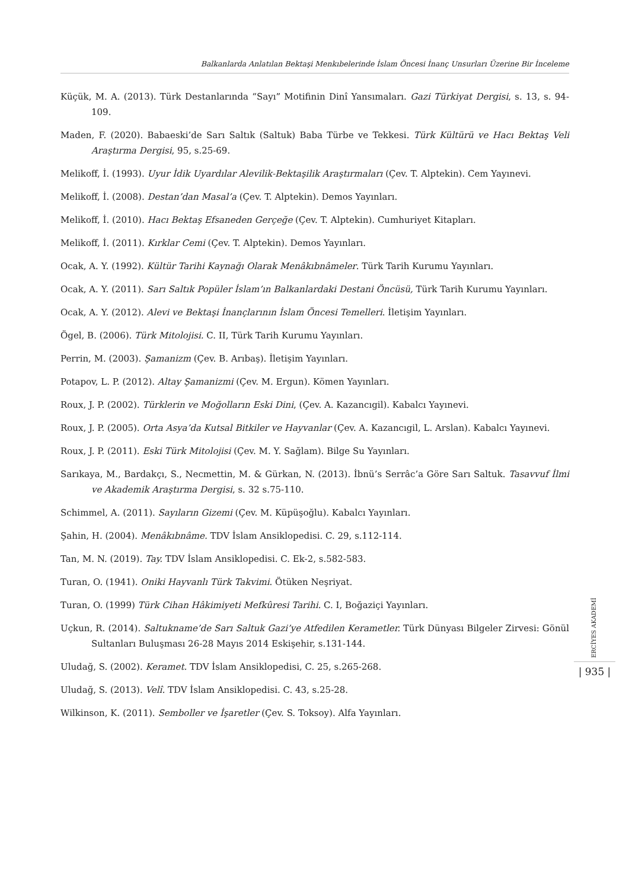Balkanlarda Anlatılan Bektaşi Menkıbelerinde İslam Öncesi İnanç Unsurları Üzerine Bir İnceleme
Küçük, M. A. (2013). Türk Destanlarında “Sayı” Motifinin Dinî Yansımaları. Gazi Türkiyat Dergisi, s. 13, s. 94-109.
Maden, F. (2020). Babaeski’de Sarı Saltık (Saltuk) Baba Türbe ve Tekkesi. Türk Kültürü ve Hacı Bektaş Veli Araştırma Dergisi, 95, s.25-69.
Melikoff, İ. (1993). Uyur İdik Uyardılar Alevilik-Bektaşilik Araştırmaları (Çev. T. Alptekin). Cem Yayınevi.
Melikoff, İ. (2008). Destan’dan Masal’a (Çev. T. Alptekin). Demos Yayınları.
Melikoff, İ. (2010). Hacı Bektaş Efsaneden Gerçeğe (Çev. T. Alptekin). Cumhuriyet Kitapları.
Melikoff, İ. (2011). Kırklar Cemi (Çev. T. Alptekin). Demos Yayınları.
Ocak, A. Y. (1992). Kültür Tarihi Kaynağı Olarak Menâkıbnâmeler. Türk Tarih Kurumu Yayınları.
Ocak, A. Y. (2011). Sarı Saltık Popüler İslam’ın Balkanlardaki Destani Öncüsü, Türk Tarih Kurumu Yayınları.
Ocak, A. Y. (2012). Alevi ve Bektaşi İnançlarının İslam Öncesi Temelleri. İletişim Yayınları.
Ögel, B. (2006). Türk Mitolojisi. C. II, Türk Tarih Kurumu Yayınları.
Perrin, M. (2003). Şamanizm (Çev. B. Arıbaş). İletişim Yayınları.
Potapov, L. P. (2012). Altay Şamanizmi (Çev. M. Ergun). Kömen Yayınları.
Roux, J. P. (2002). Türklerin ve Moğolların Eski Dini, (Çev. A. Kazancıgil). Kabalcı Yayınevi.
Roux, J. P. (2005). Orta Asya’da Kutsal Bitkiler ve Hayvanlar (Çev. A. Kazancıgil, L. Arslan). Kabalcı Yayınevi.
Roux, J. P. (2011). Eski Türk Mitolojisi (Çev. M. Y. Sağlam). Bilge Su Yayınları.
Sarıkaya, M., Bardakçı, S., Necmettin, M. & Gürkan, N. (2013). İbnü’s Serrâc’a Göre Sarı Saltuk. Tasavvuf İlmi ve Akademik Araştırma Dergisi, s. 32 s.75-110.
Schimmel, A. (2011). Sayıların Gizemi (Çev. M. Küpüşoğlu). Kabalcı Yayınları.
Şahin, H. (2004). Menâkıbnâme. TDV İslam Ansiklopedisi. C. 29, s.112-114.
Tan, M. N. (2019). Tay. TDV İslam Ansiklopedisi. C. Ek-2, s.582-583.
Turan, O. (1941). Oniki Hayvanlı Türk Takvimi. Ötüken Neşriyat.
Turan, O. (1999) Türk Cihan Hâkimiyeti Mefkûresi Tarihi. C. I, Boğaziçi Yayınları.
Uçkun, R. (2014). Saltukname’de Sarı Saltuk Gazi’ye Atfedilen Kerametler. Türk Dünyası Bilgeler Zirvesi: Gönül Sultanları Buluşması 26-28 Mayıs 2014 Eskişehir, s.131-144.
Uludağ, S. (2002). Keramet. TDV İslam Ansiklopedisi, C. 25, s.265-268.
Uludağ, S. (2013). Velî. TDV İslam Ansiklopedisi. C. 43, s.25-28.
Wilkinson, K. (2011). Semboller ve İşaretler (Çev. S. Toksoy). Alfa Yayınları.
ERCİYES AKADEMİ
| 935 |